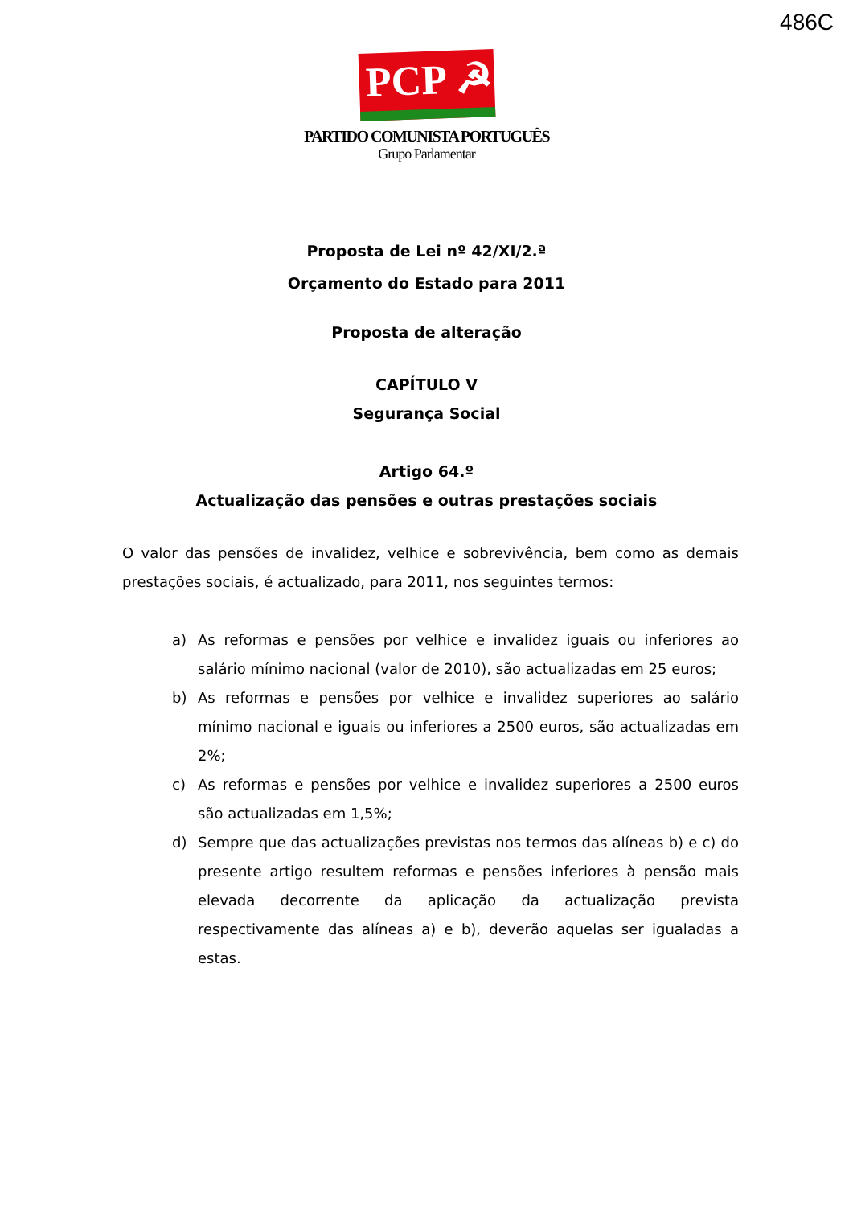486C
PCP ☭
PARTIDO COMUNISTA PORTUGUÊS
Grupo Parlamentar
Proposta de Lei nº 42/XI/2.ª
Orçamento do Estado para 2011
Proposta de alteração
CAPÍTULO V
Segurança Social
Artigo 64.º
Actualização das pensões e outras prestações sociais
O valor das pensões de invalidez, velhice e sobrevivência, bem como as demais prestações sociais, é actualizado, para 2011, nos seguintes termos:
a) As reformas e pensões por velhice e invalidez iguais ou inferiores ao salário mínimo nacional (valor de 2010), são actualizadas em 25 euros;
b) As reformas e pensões por velhice e invalidez superiores ao salário mínimo nacional e iguais ou inferiores a 2500 euros, são actualizadas em 2%;
c) As reformas e pensões por velhice e invalidez superiores a 2500 euros são actualizadas em 1,5%;
d) Sempre que das actualizações previstas nos termos das alíneas b) e c) do presente artigo resultem reformas e pensões inferiores à pensão mais elevada decorrente da aplicação da actualização prevista respectivamente das alíneas a) e b), deverão aquelas ser igualadas a estas.